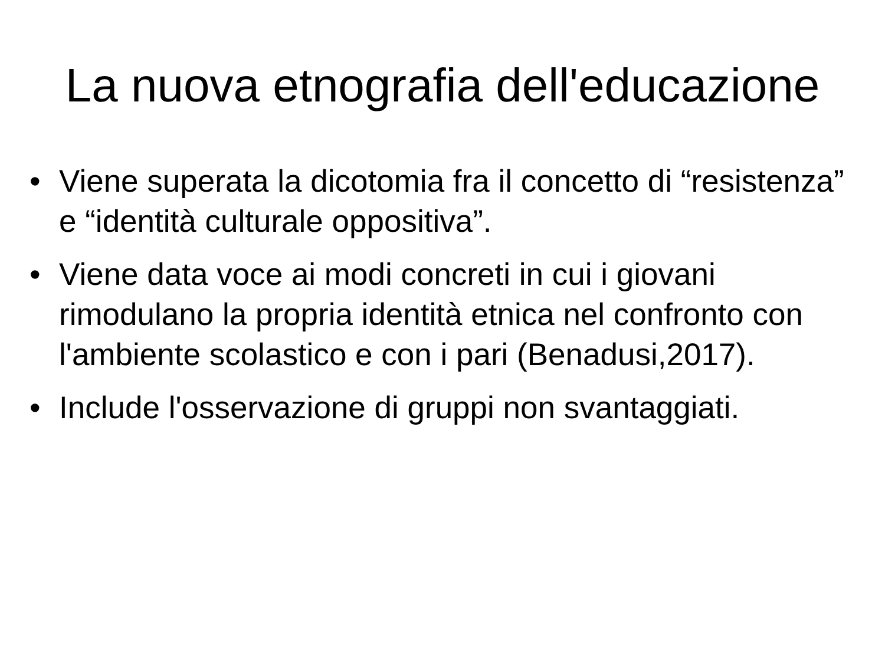La nuova etnografia dell'educazione
• Viene superata la dicotomia fra il concetto di “resistenza” e “identità culturale oppositiva”.
• Viene data voce ai modi concreti in cui i giovani rimodulano la propria identità etnica nel confronto con l'ambiente scolastico e con i pari (Benadusi,2017).
• Include l'osservazione di gruppi non svantaggiati.